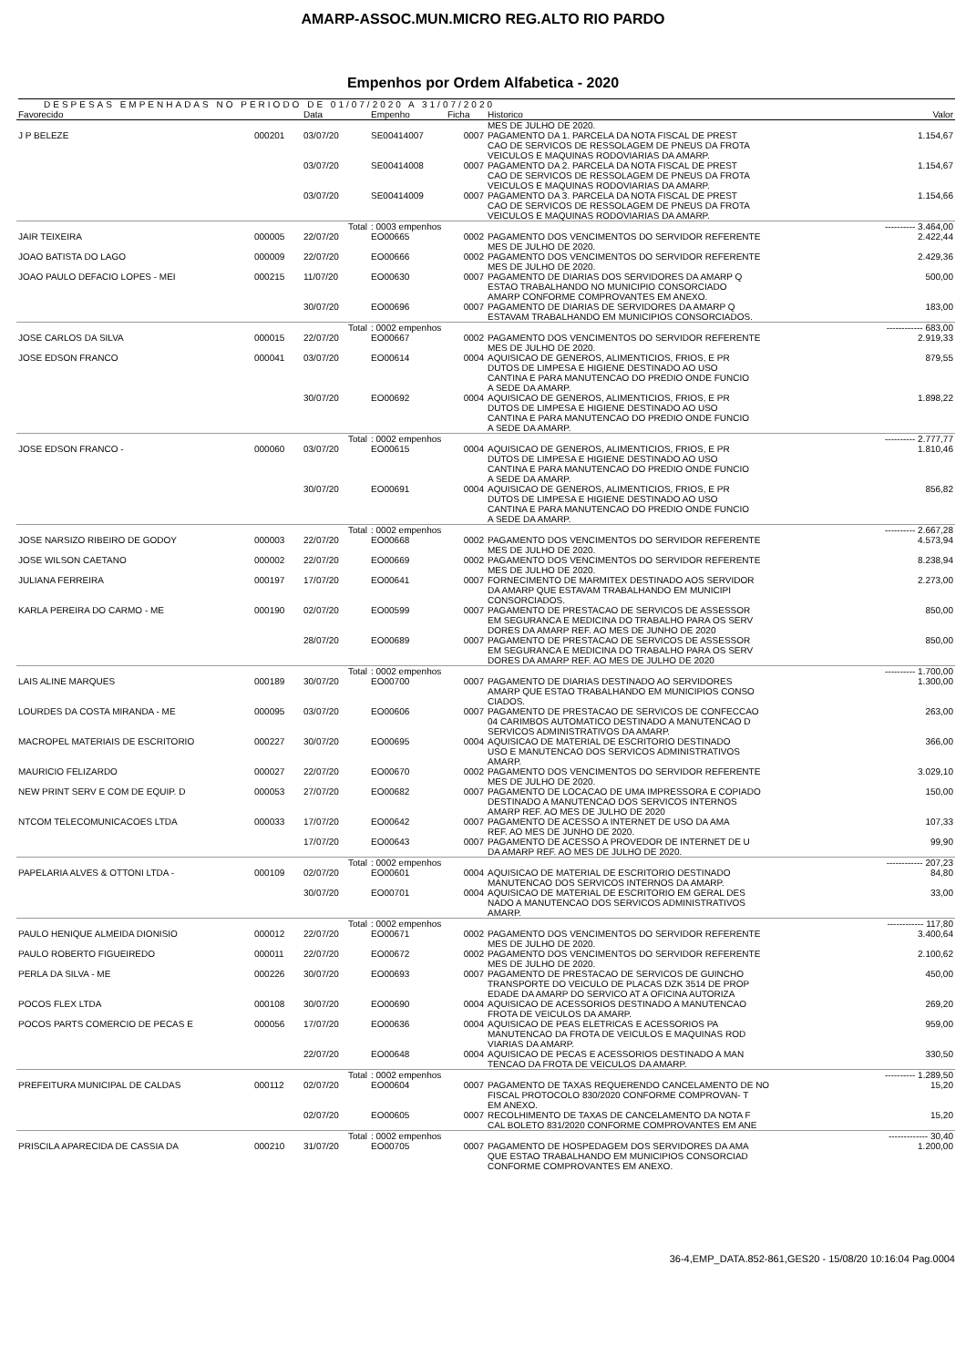AMARP-ASSOC.MUN.MICRO REG.ALTO RIO PARDO
Empenhos por Ordem Alfabetica - 2020
DESPESAS EMPENHADAS NO PERIODO DE 01/07/2020 A 31/07/2020
| Favorecido | | Data | Empenho | Ficha | Historico | Valor |
| --- | --- | --- | --- | --- | --- | --- |
| | | | | | MES DE JULHO DE 2020. | |
| J P BELEZE | 000201 | 03/07/20 | SE00414007 | 0007 | PAGAMENTO DA 1. PARCELA DA NOTA FISCAL DE PREST CAO DE SERVICOS DE RESSOLAGEM DE PNEUS DA FROTA VEICULOS E MAQUINAS RODOVIARIAS DA AMARP. | 1.154,67 |
| | | 03/07/20 | SE00414008 | 0007 | PAGAMENTO DA 2. PARCELA DA NOTA FISCAL DE PREST CAO DE SERVICOS DE RESSOLAGEM DE PNEUS DA FROTA VEICULOS E MAQUINAS RODOVIARIAS DA AMARP. | 1.154,67 |
| | | 03/07/20 | SE00414009 | 0007 | PAGAMENTO DA 3. PARCELA DA NOTA FISCAL DE PREST CAO DE SERVICOS DE RESSOLAGEM DE PNEUS DA FROTA VEICULOS E MAQUINAS RODOVIARIAS DA AMARP. | 1.154,66 |
| | | Total | : 0003 empenhos | | | ---------- 3.464,00 |
| JAIR TEIXEIRA | 000005 | 22/07/20 | EO00665 | 0002 | PAGAMENTO DOS VENCIMENTOS DO SERVIDOR REFERENTE MES DE JULHO DE 2020. | 2.422,44 |
| JOAO BATISTA DO LAGO | 000009 | 22/07/20 | EO00666 | 0002 | PAGAMENTO DOS VENCIMENTOS DO SERVIDOR REFERENTE MES DE JULHO DE 2020. | 2.429,36 |
| JOAO PAULO DEFACIO LOPES - MEI | 000215 | 11/07/20 | EO00630 | 0007 | PAGAMENTO DE DIARIAS DOS SERVIDORES DA AMARP Q ESTAO TRABALHANDO NO MUNICIPIO CONSORCIADO AMARP CONFORME COMPROVANTES EM ANEXO. | 500,00 |
| | | 30/07/20 | EO00696 | 0007 | PAGAMENTO DE DIARIAS DE SERVIDORES DA AMARP Q ESTAVAM TRABALHANDO EM MUNICIPIOS CONSORCIADOS. | 183,00 |
| | | Total | : 0002 empenhos | | | ------------ 683,00 |
| JOSE CARLOS DA SILVA | 000015 | 22/07/20 | EO00667 | 0002 | PAGAMENTO DOS VENCIMENTOS DO SERVIDOR REFERENTE MES DE JULHO DE 2020. | 2.919,33 |
| JOSE EDSON FRANCO | 000041 | 03/07/20 | EO00614 | 0004 | AQUISICAO DE GENEROS, ALIMENTICIOS, FRIOS, E PR DUTOS DE LIMPESA E HIGIENE DESTINADO AO USO CANTINA E PARA MANUTENCAO DO PREDIO ONDE FUNCIO A SEDE DA AMARP. | 879,55 |
| | | 30/07/20 | EO00692 | 0004 | AQUISICAO DE GENEROS, ALIMENTICIOS, FRIOS, E PR DUTOS DE LIMPESA E HIGIENE DESTINADO AO USO CANTINA E PARA MANUTENCAO DO PREDIO ONDE FUNCIO A SEDE DA AMARP. | 1.898,22 |
| | | Total | : 0002 empenhos | | | ---------- 2.777,77 |
| JOSE EDSON FRANCO - | 000060 | 03/07/20 | EO00615 | 0004 | AQUISICAO DE GENEROS, ALIMENTICIOS, FRIOS, E PR DUTOS DE LIMPESA E HIGIENE DESTINADO AO USO CANTINA E PARA MANUTENCAO DO PREDIO ONDE FUNCIO A SEDE DA AMARP. | 1.810,46 |
| | | 30/07/20 | EO00691 | 0004 | AQUISICAO DE GENEROS, ALIMENTICIOS, FRIOS, E PR DUTOS DE LIMPESA E HIGIENE DESTINADO AO USO CANTINA E PARA MANUTENCAO DO PREDIO ONDE FUNCIO A SEDE DA AMARP. | 856,82 |
| | | Total | : 0002 empenhos | | | ---------- 2.667,28 |
| JOSE NARSIZO RIBEIRO DE GODOY | 000003 | 22/07/20 | EO00668 | 0002 | PAGAMENTO DOS VENCIMENTOS DO SERVIDOR REFERENTE MES DE JULHO DE 2020. | 4.573,94 |
| JOSE WILSON CAETANO | 000002 | 22/07/20 | EO00669 | 0002 | PAGAMENTO DOS VENCIMENTOS DO SERVIDOR REFERENTE MES DE JULHO DE 2020. | 8.238,94 |
| JULIANA FERREIRA | 000197 | 17/07/20 | EO00641 | 0007 | FORNECIMENTO DE MARMITEX DESTINADO AOS SERVIDOR DA AMARP QUE ESTAVAM TRABALHANDO EM MUNICIPI CONSORCIADOS. | 2.273,00 |
| KARLA PEREIRA DO CARMO - ME | 000190 | 02/07/20 | EO00599 | 0007 | PAGAMENTO DE PRESTACAO DE SERVICOS DE ASSESSOR EM SEGURANCA E MEDICINA DO TRABALHO PARA OS SERV DORES DA AMARP REF. AO MES DE JUNHO DE 2020 | 850,00 |
| | | 28/07/20 | EO00689 | 0007 | PAGAMENTO DE PRESTACAO DE SERVICOS DE ASSESSOR EM SEGURANCA E MEDICINA DO TRABALHO PARA OS SERV DORES DA AMARP REF. AO MES DE JULHO DE 2020 | 850,00 |
| | | Total | : 0002 empenhos | | | ---------- 1.700,00 |
| LAIS ALINE MARQUES | 000189 | 30/07/20 | EO00700 | 0007 | PAGAMENTO DE DIARIAS DESTINADO AO SERVIDORES AMARP QUE ESTAO TRABALHANDO EM MUNICIPIOS CONSO CIADOS. | 1.300,00 |
| LOURDES DA COSTA MIRANDA - ME | 000095 | 03/07/20 | EO00606 | 0007 | PAGAMENTO DE PRESTACAO DE SERVICOS DE CONFECCAO 04 CARIMBOS AUTOMATICO DESTINADO A MANUTENCAO D SERVICOS ADMINISTRATIVOS DA AMARP. | 263,00 |
| MACROPEL MATERIAIS DE ESCRITORIO | 000227 | 30/07/20 | EO00695 | 0004 | AQUISICAO DE MATERIAL DE ESCRITORIO DESTINADO USO E MANUTENCAO DOS SERVICOS ADMINISTRATIVOS AMARP. | 366,00 |
| MAURICIO FELIZARDO | 000027 | 22/07/20 | EO00670 | 0002 | PAGAMENTO DOS VENCIMENTOS DO SERVIDOR REFERENTE MES DE JULHO DE 2020. | 3.029,10 |
| NEW PRINT SERV E COM DE EQUIP. D | 000053 | 27/07/20 | EO00682 | 0007 | PAGAMENTO DE LOCACAO DE UMA IMPRESSORA E COPIADO DESTINADO A MANUTENCAO DOS SERVICOS INTERNOS AMARP REF. AO MES DE JULHO DE 2020 | 150,00 |
| NTCOM TELECOMUNICACOES LTDA | 000033 | 17/07/20 | EO00642 | 0007 | PAGAMENTO DE ACESSO A INTERNET DE USO DA AMA REF. AO MES DE JUNHO DE 2020. | 107,33 |
| | | 17/07/20 | EO00643 | 0007 | PAGAMENTO DE ACESSO A PROVEDOR DE INTERNET DE U DA AMARP REF. AO MES DE JULHO DE 2020. | 99,90 |
| | | Total | : 0002 empenhos | | | ------------ 207,23 |
| PAPELARIA ALVES & OTTONI LTDA - | 000109 | 02/07/20 | EO00601 | 0004 | AQUISICAO DE MATERIAL DE ESCRITORIO DESTINADO MANUTENCAO DOS SERVICOS INTERNOS DA AMARP. | 84,80 |
| | | 30/07/20 | EO00701 | 0004 | AQUISICAO DE MATERIAL DE ESCRITORIO EM GERAL DES NADO A MANUTENCAO DOS SERVICOS ADMINISTRATIVOS AMARP. | 33,00 |
| | | Total | : 0002 empenhos | | | ------------ 117,80 |
| PAULO HENIQUE ALMEIDA DIONISIO | 000012 | 22/07/20 | EO00671 | 0002 | PAGAMENTO DOS VENCIMENTOS DO SERVIDOR REFERENTE MES DE JULHO DE 2020. | 3.400,64 |
| PAULO ROBERTO FIGUEIREDO | 000011 | 22/07/20 | EO00672 | 0002 | PAGAMENTO DOS VENCIMENTOS DO SERVIDOR REFERENTE MES DE JULHO DE 2020. | 2.100,62 |
| PERLA DA SILVA - ME | 000226 | 30/07/20 | EO00693 | 0007 | PAGAMENTO DE PRESTACAO DE SERVICOS DE GUINCHO TRANSPORTE DO VEICULO DE PLACAS DZK 3514 DE PROP EDADE DA AMARP DO SERVICO AT A OFICINA AUTORIZA | 450,00 |
| POCOS FLEX LTDA | 000108 | 30/07/20 | EO00690 | 0004 | AQUISICAO DE ACESSORIOS DESTINADO A MANUTENCAO FROTA DE VEICULOS DA AMARP. | 269,20 |
| POCOS PARTS COMERCIO DE PECAS E | 000056 | 17/07/20 | EO00636 | 0004 | AQUISICAO DE PEAS ELETRICAS E ACESSORIOS PA MANUTENCAO DA FROTA DE VEICULOS E MAQUINAS ROD VIARIAS DA AMARP. | 959,00 |
| | | 22/07/20 | EO00648 | 0004 | AQUISICAO DE PECAS E ACESSORIOS DESTINADO A MAN TENCAO DA FROTA DE VEICULOS DA AMARP. | 330,50 |
| | | Total | : 0002 empenhos | | | ---------- 1.289,50 |
| PREFEITURA MUNICIPAL DE CALDAS | 000112 | 02/07/20 | EO00604 | 0007 | PAGAMENTO DE TAXAS REQUERENDO CANCELAMENTO DE NO FISCAL PROTOCOLO 830/2020 CONFORME COMPROVAN- T EM ANEXO. | 15,20 |
| | | 02/07/20 | EO00605 | 0007 | RECOLHIMENTO DE TAXAS DE CANCELAMENTO DA NOTA F CAL BOLETO 831/2020 CONFORME COMPROVANTES EM ANE | 15,20 |
| | | Total | : 0002 empenhos | | | ------------- 30,40 |
| PRISCILA APARECIDA DE CASSIA DA | 000210 | 31/07/20 | EO00705 | 0007 | PAGAMENTO DE HOSPEDAGEM DOS SERVIDORES DA AMA QUE ESTAO TRABALHANDO EM MUNICIPIOS CONSORCIAD CONFORME COMPROVANTES EM ANEXO. | 1.200,00 |
36-4,EMP_DATA.852-861,GES20 - 15/08/20 10:16:04 Pag.0004